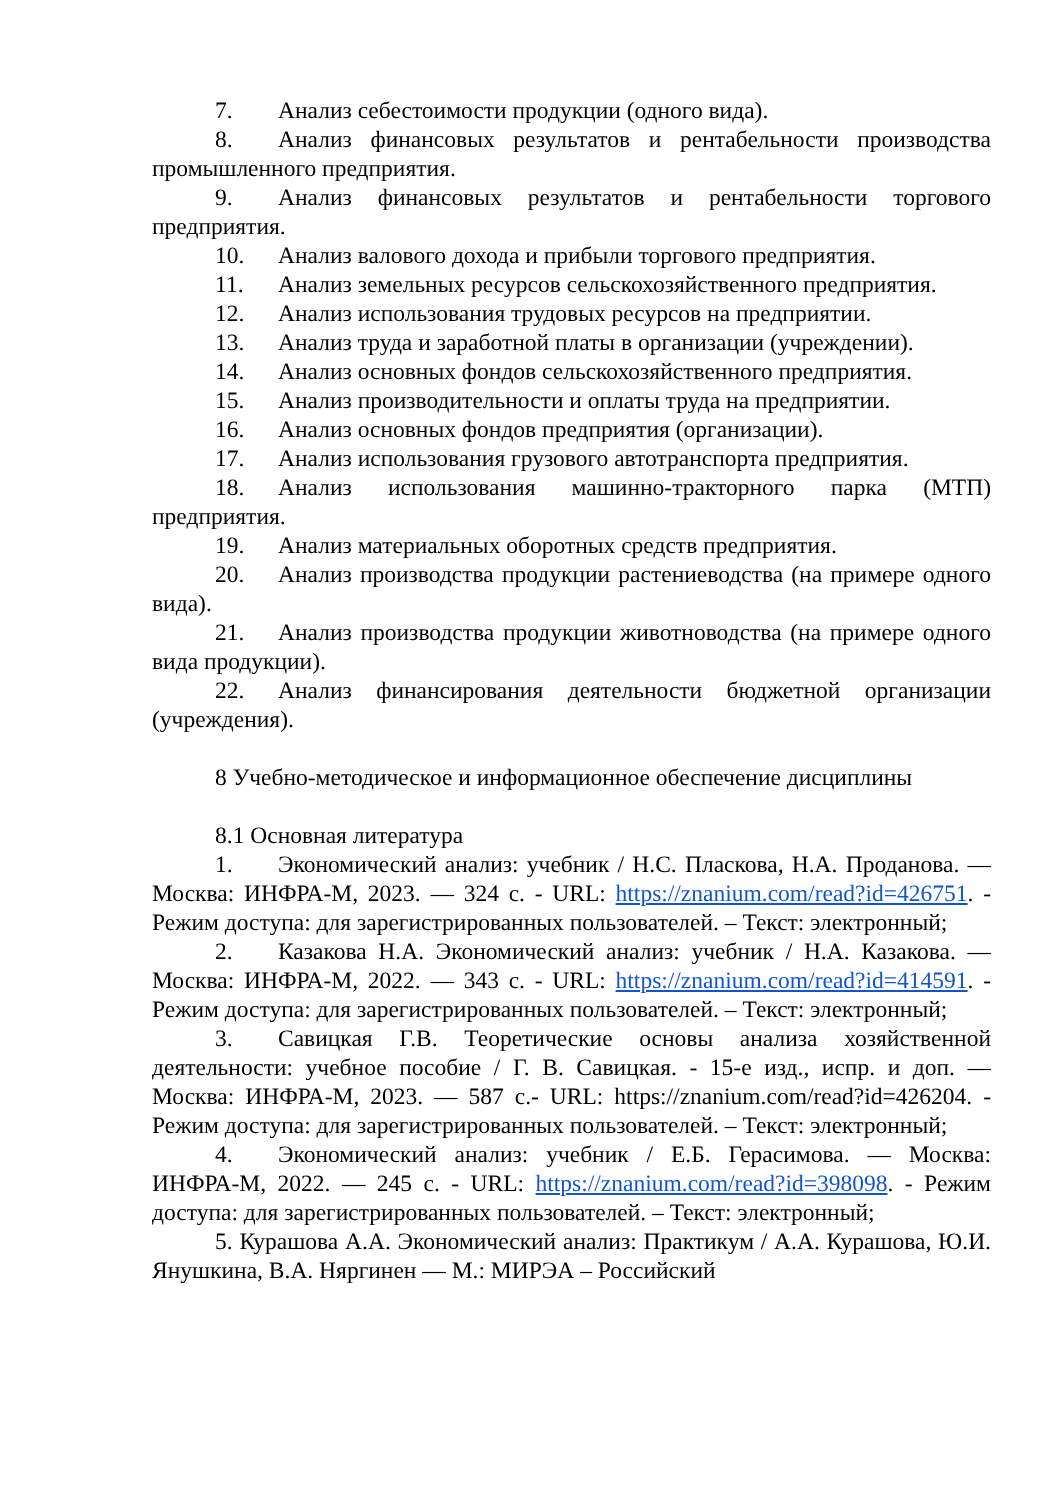7. Анализ себестоимости продукции (одного вида).
8. Анализ финансовых результатов и рентабельности производства промышленного предприятия.
9. Анализ финансовых результатов и рентабельности торгового предприятия.
10. Анализ валового дохода и прибыли торгового предприятия.
11. Анализ земельных ресурсов сельскохозяйственного предприятия.
12. Анализ использования трудовых ресурсов на предприятии.
13. Анализ труда и заработной платы в организации (учреждении).
14. Анализ основных фондов сельскохозяйственного предприятия.
15. Анализ производительности и оплаты труда на предприятии.
16. Анализ основных фондов предприятия (организации).
17. Анализ использования грузового автотранспорта предприятия.
18. Анализ использования машинно-тракторного парка (МТП) предприятия.
19. Анализ материальных оборотных средств предприятия.
20. Анализ производства продукции растениеводства (на примере одного вида).
21. Анализ производства продукции животноводства (на примере одного вида продукции).
22. Анализ финансирования деятельности бюджетной организации (учреждения).
8 Учебно-методическое и информационное обеспечение дисциплины
8.1 Основная литература
1. Экономический анализ: учебник / Н.С. Пласкова, Н.А. Проданова. — Москва: ИНФРА-М, 2023. — 324 с. - URL: https://znanium.com/read?id=426751. - Режим доступа: для зарегистрированных пользователей. – Текст: электронный;
2. Казакова Н.А. Экономический анализ: учебник / Н.А. Казакова. — Москва: ИНФРА-М, 2022. — 343 с. - URL: https://znanium.com/read?id=414591. - Режим доступа: для зарегистрированных пользователей. – Текст: электронный;
3. Савицкая Г.В. Теоретические основы анализа хозяйственной деятельности: учебное пособие / Г. В. Савицкая. - 15-е изд., испр. и доп. — Москва: ИНФРА-М, 2023. — 587 с.- URL: https://znanium.com/read?id=426204. - Режим доступа: для зарегистрированных пользователей. – Текст: электронный;
4. Экономический анализ: учебник / Е.Б. Герасимова. — Москва: ИНФРА-М, 2022. — 245 с. - URL: https://znanium.com/read?id=398098. - Режим доступа: для зарегистрированных пользователей. – Текст: электронный;
5. Курашова А.А. Экономический анализ: Практикум / А.А. Курашова, Ю.И. Янушкина, В.А. Няргинен — М.: МИРЭА – Российский